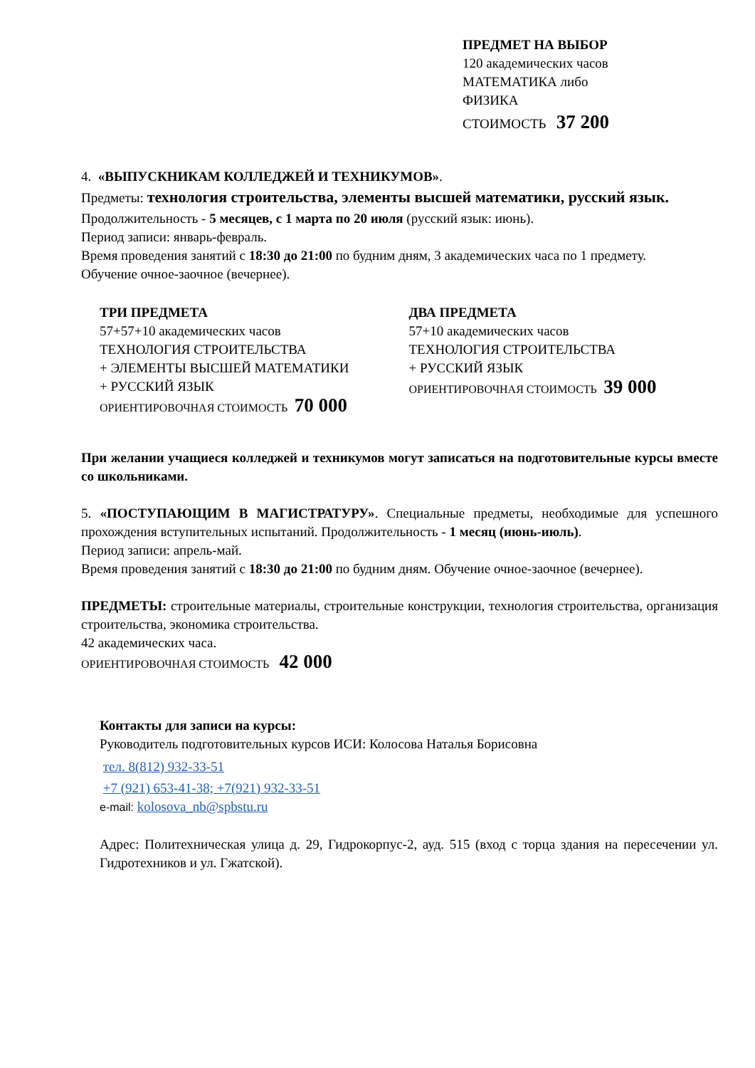ПРЕДМЕТ НА ВЫБОР
120 академических часов
МАТЕМАТИКА либо
ФИЗИКА
СТОИМОСТЬ 37 200
4. «ВЫПУСКНИКАМ КОЛЛЕДЖЕЙ И ТЕХНИКУМОВ».
Предметы: технология строительства, элементы высшей математики, русский язык.
Продолжительность - 5 месяцев, с 1 марта по 20 июля (русский язык: июнь).
Период записи: январь-февраль.
Время проведения занятий с 18:30 до 21:00 по будним дням, 3 академических часа по 1 предмету.
Обучение очное-заочное (вечернее).
ТРИ ПРЕДМЕТА
57+57+10 академических часов
ТЕХНОЛОГИЯ СТРОИТЕЛЬСТВА
+ ЭЛЕМЕНТЫ ВЫСШЕЙ МАТЕМАТИКИ
+ РУССКИЙ ЯЗЫК
ОРИЕНТИРОВОЧНАЯ СТОИМОСТЬ 70 000
ДВА ПРЕДМЕТА
57+10 академических часов
ТЕХНОЛОГИЯ СТРОИТЕЛЬСТВА
+ РУССКИЙ ЯЗЫК
ОРИЕНТИРОВОЧНАЯ СТОИМОСТЬ 39 000
При желании учащиеся колледжей и техникумов могут записаться на подготовительные курсы вместе со школьниками.
5. «ПОСТУПАЮЩИМ В МАГИСТРАТУРУ». Специальные предметы, необходимые для успешного прохождения вступительных испытаний. Продолжительность - 1 месяц (июнь-июль).
Период записи: апрель-май.
Время проведения занятий с 18:30 до 21:00 по будним дням. Обучение очное-заочное (вечернее).
ПРЕДМЕТЫ: строительные материалы, строительные конструкции, технология строительства, организация строительства, экономика строительства.
42 академических часа.
ОРИЕНТИРОВОЧНАЯ СТОИМОСТЬ 42 000
Контакты для записи на курсы:
Руководитель подготовительных курсов ИСИ: Колосова Наталья Борисовна
тел. 8(812) 932-33-51
+7 (921) 653-41-38; +7(921) 932-33-51
e-mail: kolosova_nb@spbstu.ru
Адрес: Политехническая улица д. 29, Гидрокорпус-2, ауд. 515 (вход с торца здания на пересечении ул. Гидротехников и ул. Гжатской).